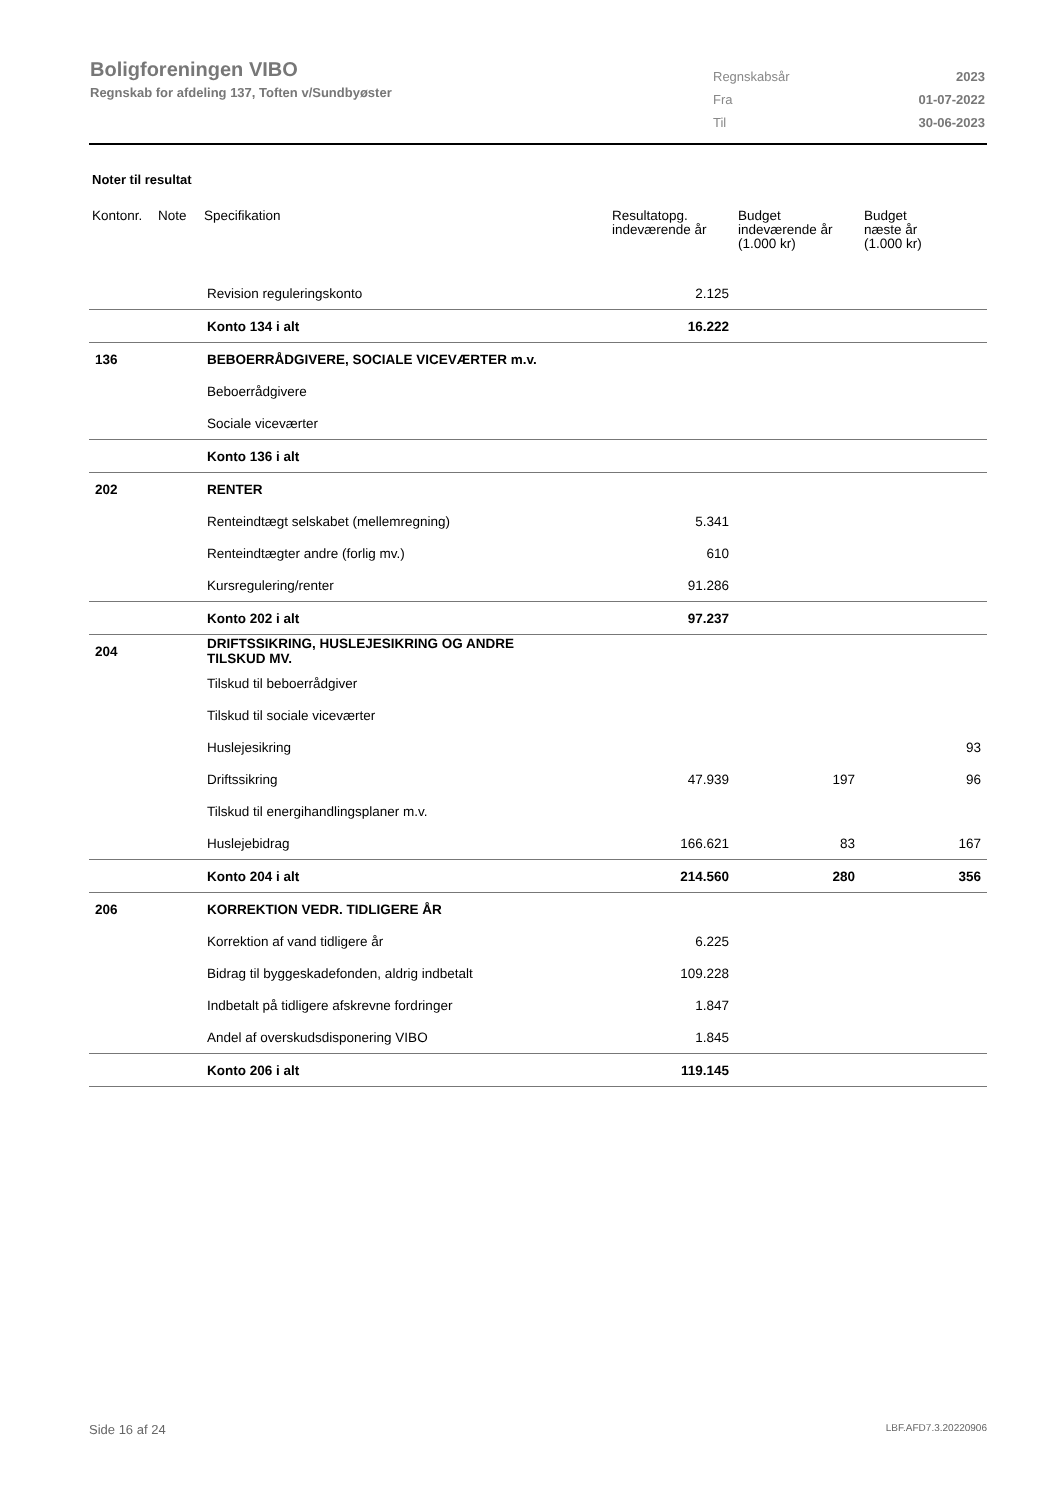Boligforeningen VIBO
Regnskab for afdeling 137, Toften v/Sundbyøster
| Regnskabsår | 2023 |
| Fra | 01-07-2022 |
| Til | 30-06-2023 |
Noter til resultat
| Kontonr. | Note | Specifikation | Resultatopg. indeværende år | Budget indeværende år (1.000 kr) | Budget næste år (1.000 kr) |
| --- | --- | --- | --- | --- | --- |
| | | Revision reguleringskonto | 2.125 | | |
| | | Konto 134 i alt | 16.222 | | |
| 136 | | BEBOERRÅDGIVERE, SOCIALE VICEVÆRTER m.v. | | | |
| | | Beboerrådgivere | | | |
| | | Sociale viceværter | | | |
| | | Konto 136 i alt | | | |
| 202 | | RENTER | | | |
| | | Renteindtægt selskabet (mellemregning) | 5.341 | | |
| | | Renteindtægter andre (forlig mv.) | 610 | | |
| | | Kursregulering/renter | 91.286 | | |
| | | Konto 202 i alt | 97.237 | | |
| 204 | | DRIFTSSIKRING, HUSLEJESIKRING OG ANDRE TILSKUD MV. | | | |
| | | Tilskud til beboerrådgiver | | | |
| | | Tilskud til sociale viceværter | | | |
| | | Huslejesikring | | | 93 |
| | | Driftssikring | 47.939 | 197 | 96 |
| | | Tilskud til energihandlingsplaner m.v. | | | |
| | | Huslejebidrag | 166.621 | 83 | 167 |
| | | Konto 204 i alt | 214.560 | 280 | 356 |
| 206 | | KORREKTION VEDR. TIDLIGERE ÅR | | | |
| | | Korrektion af vand tidligere år | 6.225 | | |
| | | Bidrag til byggeskadefonden, aldrig indbetalt | 109.228 | | |
| | | Indbetalt på tidligere afskrevne fordringer | 1.847 | | |
| | | Andel af overskudsdisponering VIBO | 1.845 | | |
| | | Konto 206 i alt | 119.145 | | |
Side 16 af 24 LBF.AFD7.3.20220906